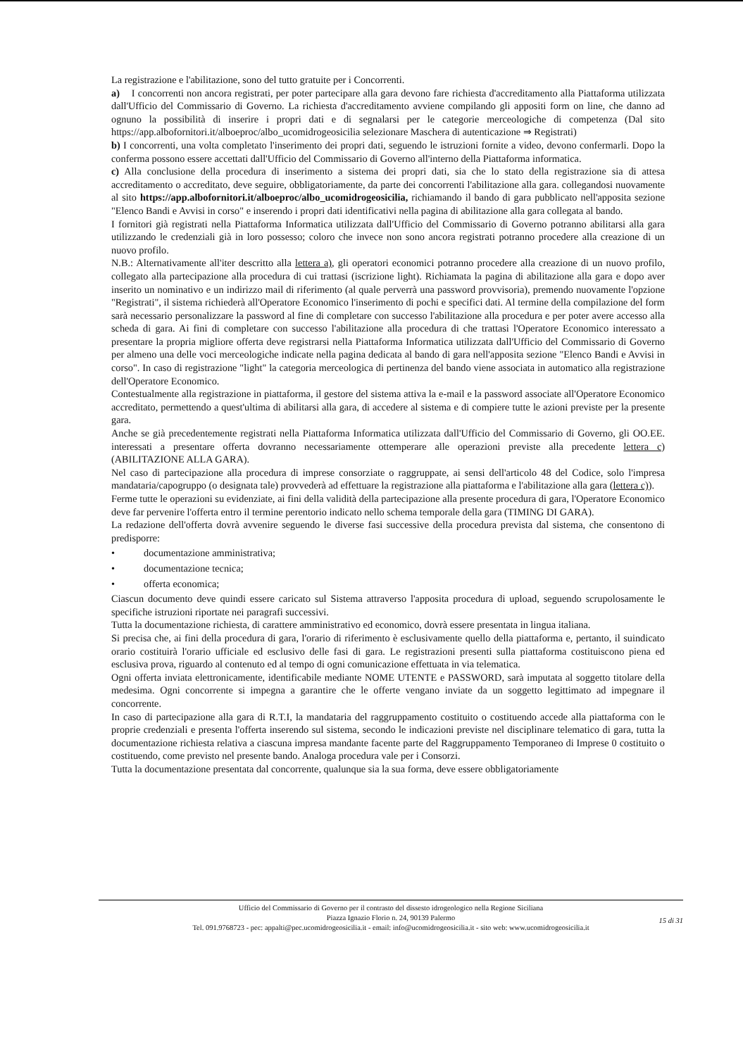La registrazione e l'abilitazione, sono del tutto gratuite per i Concorrenti.
a) I concorrenti non ancora registrati, per poter partecipare alla gara devono fare richiesta d'accreditamento alla Piattaforma utilizzata dall'Ufficio del Commissario di Governo. La richiesta d'accreditamento avviene compilando gli appositi form on line, che danno ad ognuno la possibilità di inserire i propri dati e di segnalarsi per le categorie merceologiche di competenza (Dal sito https://app.albofornitori.it/alboeproc/albo_ucomidrogeosicilia selezionare Maschera di autenticazione ⇒ Registrati)
b) I concorrenti, una volta completato l'inserimento dei propri dati, seguendo le istruzioni fornite a video, devono confermarli. Dopo la conferma possono essere accettati dall'Ufficio del Commissario di Governo all'interno della Piattaforma informatica.
c) Alla conclusione della procedura di inserimento a sistema dei propri dati, sia che lo stato della registrazione sia di attesa accreditamento o accreditato, deve seguire, obbligatoriamente, da parte dei concorrenti l'abilitazione alla gara. collegandosi nuovamente al sito https://app.albofornitori.it/alboeproc/albo_ucomidrogeosicilia, richiamando il bando di gara pubblicato nell'apposita sezione "Elenco Bandi e Avvisi in corso" e inserendo i propri dati identificativi nella pagina di abilitazione alla gara collegata al bando.
I fornitori già registrati nella Piattaforma Informatica utilizzata dall'Ufficio del Commissario di Governo potranno abilitarsi alla gara utilizzando le credenziali già in loro possesso; coloro che invece non sono ancora registrati potranno procedere alla creazione di un nuovo profilo.
N.B.: Alternativamente all'iter descritto alla lettera a), gli operatori economici potranno procedere alla creazione di un nuovo profilo, collegato alla partecipazione alla procedura di cui trattasi (iscrizione light). Richiamata la pagina di abilitazione alla gara e dopo aver inserito un nominativo e un indirizzo mail di riferimento (al quale perverrà una password provvisoria), premendo nuovamente l'opzione "Registrati", il sistema richiederà all'Operatore Economico l'inserimento di pochi e specifici dati. Al termine della compilazione del form sarà necessario personalizzare la password al fine di completare con successo l'abilitazione alla procedura e per poter avere accesso alla scheda di gara. Ai fini di completare con successo l'abilitazione alla procedura di che trattasi l'Operatore Economico interessato a presentare la propria migliore offerta deve registrarsi nella Piattaforma Informatica utilizzata dall'Ufficio del Commissario di Governo per almeno una delle voci merceologiche indicate nella pagina dedicata al bando di gara nell'apposita sezione "Elenco Bandi e Avvisi in corso". In caso di registrazione "light" la categoria merceologica di pertinenza del bando viene associata in automatico alla registrazione dell'Operatore Economico.
Contestualmente alla registrazione in piattaforma, il gestore del sistema attiva la e-mail e la password associate all'Operatore Economico accreditato, permettendo a quest'ultima di abilitarsi alla gara, di accedere al sistema e di compiere tutte le azioni previste per la presente gara.
Anche se già precedentemente registrati nella Piattaforma Informatica utilizzata dall'Ufficio del Commissario di Governo, gli OO.EE. interessati a presentare offerta dovranno necessariamente ottemperare alle operazioni previste alla precedente lettera c) (ABILITAZIONE ALLA GARA).
Nel caso di partecipazione alla procedura di imprese consorziate o raggruppate, ai sensi dell'articolo 48 del Codice, solo l'impresa mandataria/capogruppo (o designata tale) provvederà ad effettuare la registrazione alla piattaforma e l'abilitazione alla gara (lettera c)).
Ferme tutte le operazioni su evidenziate, ai fini della validità della partecipazione alla presente procedura di gara, l'Operatore Economico deve far pervenire l'offerta entro il termine perentorio indicato nello schema temporale della gara (TIMING DI GARA).
La redazione dell'offerta dovrà avvenire seguendo le diverse fasi successive della procedura prevista dal sistema, che consentono di predisporre:
• documentazione amministrativa;
• documentazione tecnica;
• offerta economica;
Ciascun documento deve quindi essere caricato sul Sistema attraverso l'apposita procedura di upload, seguendo scrupolosamente le specifiche istruzioni riportate nei paragrafi successivi.
Tutta la documentazione richiesta, di carattere amministrativo ed economico, dovrà essere presentata in lingua italiana.
Si precisa che, ai fini della procedura di gara, l'orario di riferimento è esclusivamente quello della piattaforma e, pertanto, il suindicato orario costituirà l'orario ufficiale ed esclusivo delle fasi di gara. Le registrazioni presenti sulla piattaforma costituiscono piena ed esclusiva prova, riguardo al contenuto ed al tempo di ogni comunicazione effettuata in via telematica.
Ogni offerta inviata elettronicamente, identificabile mediante NOME UTENTE e PASSWORD, sarà imputata al soggetto titolare della medesima. Ogni concorrente si impegna a garantire che le offerte vengano inviate da un soggetto legittimato ad impegnare il concorrente.
In caso di partecipazione alla gara di R.T.I, la mandataria del raggruppamento costituito o costituendo accede alla piattaforma con le proprie credenziali e presenta l'offerta inserendo sul sistema, secondo le indicazioni previste nel disciplinare telematico di gara, tutta la documentazione richiesta relativa a ciascuna impresa mandante facente parte del Raggruppamento Temporaneo di Imprese 0 costituito o costituendo, come previsto nel presente bando. Analoga procedura vale per i Consorzi.
Tutta la documentazione presentata dal concorrente, qualunque sia la sua forma, deve essere obbligatoriamente
Ufficio del Commissario di Governo per il contrasto del dissesto idrogeologico nella Regione Siciliana
Piazza Ignazio Florio n. 24, 90139 Palermo
Tel. 091.9768723 - pec: appalti@pec.ucomidrogeosicilia.it - email: info@ucomidrogeosicilia.it - sito web: www.ucomidrogeosicilia.it
15 di 31